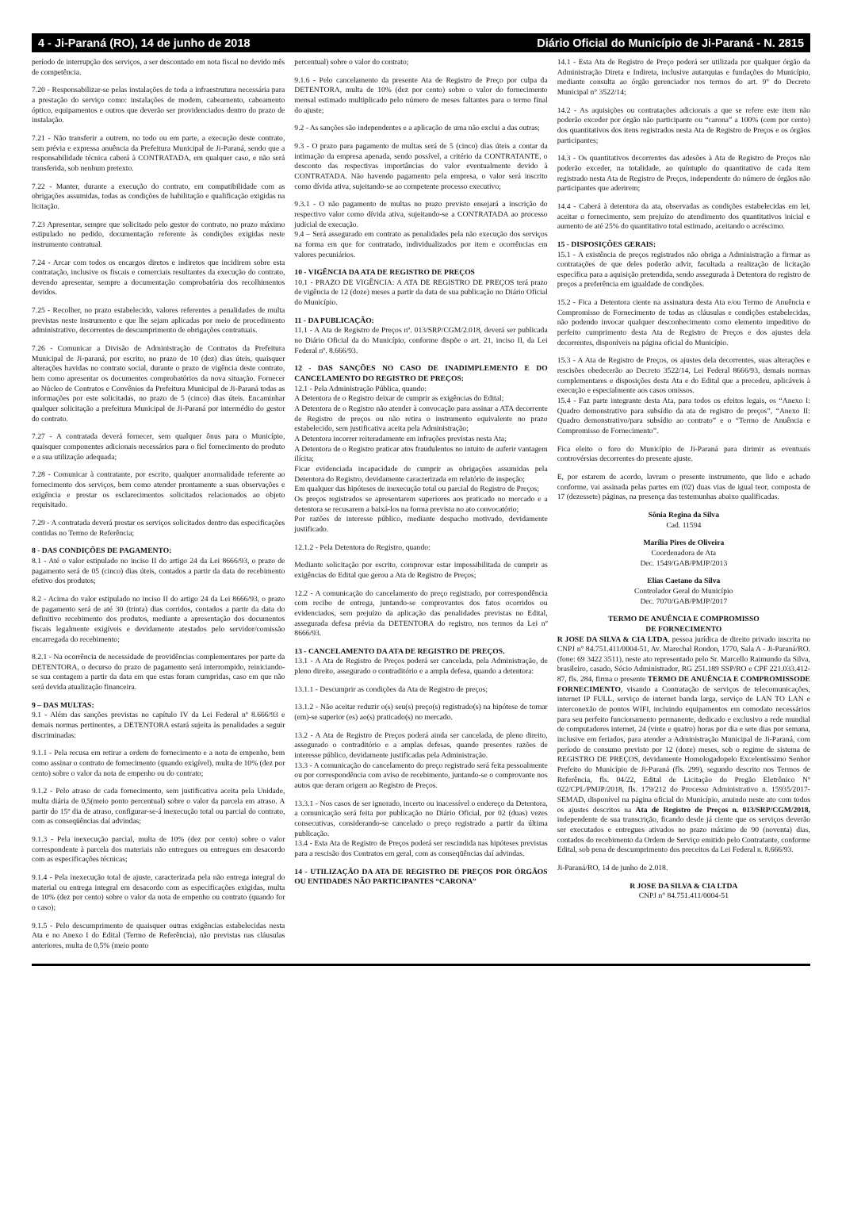4 - Ji-Paraná (RO), 14 de junho de 2018 Diário Oficial do Município de Ji-Paraná - N. 2815
período de interrupção dos serviços, a ser descontado em nota fiscal no devido mês de competência.
7.20 - Responsabilizar-se pelas instalações de toda a infraestrutura necessária para a prestação do serviço como: instalações de modem, cabeamento, cabeamento óptico, equipamentos e outros que deverão ser providenciados dentro do prazo de instalação.
7.21 - Não transferir a outrem, no todo ou em parte, a execução deste contrato, sem prévia e expressa anuência da Prefeitura Municipal de Ji-Paraná, sendo que a responsabilidade técnica caberá à CONTRATADA, em qualquer caso, e não será transferida, sob nenhum pretexto.
7.22 - Manter, durante a execução do contrato, em compatibilidade com as obrigações assumidas, todas as condições de habilitação e qualificação exigidas na licitação.
7.23 Apresentar, sempre que solicitado pelo gestor do contrato, no prazo máximo estipulado no pedido, documentação referente às condições exigidas neste instrumento contratual.
7.24 - Arcar com todos os encargos diretos e indiretos que incidirem sobre esta contratação, inclusive os fiscais e comerciais resultantes da execução do contrato, devendo apresentar, sempre a documentação comprobatória dos recolhimentos devidos.
7.25 - Recolher, no prazo estabelecido, valores referentes a penalidades de multa previstas neste instrumento e que lhe sejam aplicadas por meio de procedimento administrativo, decorrentes de descumprimento de obrigações contratuais.
7.26 - Comunicar a Divisão de Administração de Contratos da Prefeitura Municipal de Ji-paraná, por escrito, no prazo de 10 (dez) dias úteis, quaisquer alterações havidas no contrato social, durante o prazo de vigência deste contrato, bem como apresentar os documentos comprobatórios da nova situação. Fornecer ao Núcleo de Contratos e Convênios da Prefeitura Municipal de Ji-Paraná todas as informações por este solicitadas, no prazo de 5 (cinco) dias úteis. Encaminhar qualquer solicitação a prefeitura Municipal de Ji-Paraná por intermédio do gestor do contrato.
7.27 - A contratada deverá fornecer, sem qualquer ônus para o Município, quaisquer componentes adicionais necessários para o fiel fornecimento do produto e a sua utilização adequada;
7.28 - Comunicar à contratante, por escrito, qualquer anormalidade referente ao fornecimento dos serviços, bem como atender prontamente a suas observações e exigência e prestar os esclarecimentos solicitados relacionados ao objeto requisitado.
7.29 - A contratada deverá prestar os serviços solicitados dentro das especificações contidas no Termo de Referência;
8 - DAS CONDIÇÕES DE PAGAMENTO:
8.1 - Até o valor estipulado no inciso II do artigo 24 da Lei 8666/93, o prazo de pagamento será de 05 (cinco) dias úteis, contados a partir da data do recebimento efetivo dos produtos;
8.2 - Acima do valor estipulado no inciso II do artigo 24 da Lei 8666/93, o prazo de pagamento será de até 30 (trinta) dias corridos, contados a partir da data do definitivo recebimento dos produtos, mediante a apresentação dos documentos fiscais legalmente exigíveis e devidamente atestados pelo servidor/comissão encarregada do recebimento;
8.2.1 - Na ocorrência de necessidade de providências complementares por parte da DETENTORA, o decurso do prazo de pagamento será interrompido, reiniciando-se sua contagem a partir da data em que estas foram cumpridas, caso em que não será devida atualização financeira.
9 – DAS MULTAS:
9.1 - Além das sanções previstas no capítulo IV da Lei Federal nº 8.666/93 e demais normas pertinentes, a DETENTORA estará sujeita às penalidades a seguir discriminadas:
9.1.1 - Pela recusa em retirar a ordem de fornecimento e a nota de empenho, bem como assinar o contrato de fornecimento (quando exigível), multa de 10% (dez por cento) sobre o valor da nota de empenho ou do contrato;
9.1.2 - Pelo atraso de cada fornecimento, sem justificativa aceita pela Unidade, multa diária de 0,5(meio ponto percentual) sobre o valor da parcela em atraso. A partir do 15º dia de atraso, configurar-se-á inexecução total ou parcial do contrato, com as conseqüências daí advindas;
9.1.3 - Pela inexecução parcial, multa de 10% (dez por cento) sobre o valor correspondente à parcela dos materiais não entregues ou entregues em desacordo com as especificações técnicas;
9.1.4 - Pela inexecução total de ajuste, caracterizada pela não entrega integral do material ou entrega integral em desacordo com as especificações exigidas, multa de 10% (dez por cento) sobre o valor da nota de empenho ou contrato (quando for o caso);
9.1.5 - Pelo descumprimento de quaisquer outras exigências estabelecidas nesta Ata e no Anexo I do Edital (Termo de Referência), não previstas nas cláusulas anteriores, multa de 0,5% (meio ponto
percentual) sobre o valor do contrato;
9.1.6 - Pelo cancelamento da presente Ata de Registro de Preço por culpa da DETENTORA, multa de 10% (dez por cento) sobre o valor do fornecimento mensal estimado multiplicado pelo número de meses faltantes para o termo final do ajuste;
9.2 - As sanções são independentes e a aplicação de uma não exclui a das outras;
9.3 - O prazo para pagamento de multas será de 5 (cinco) dias úteis a contar da intimação da empresa apenada, sendo possível, a critério da CONTRATANTE, o desconto das respectivas importâncias do valor eventualmente devido à CONTRATADA. Não havendo pagamento pela empresa, o valor será inscrito como dívida ativa, sujeitando-se ao competente processo executivo;
9.3.1 - O não pagamento de multas no prazo previsto ensejará a inscrição do respectivo valor como dívida ativa, sujeitando-se a CONTRATADA ao processo judicial de execução.
9.4 – Será assegurado em contrato as penalidades pela não execução dos serviços na forma em que for contratado, individualizados por item e ocorrências em valores pecuniários.
10 - VIGÊNCIA DA ATA DE REGISTRO DE PREÇOS
10.1 - PRAZO DE VIGÊNCIA: A ATA DE REGISTRO DE PREÇOS terá prazo de vigência de 12 (doze) meses a partir da data de sua publicação no Diário Oficial do Município.
11 - DA PUBLICAÇÃO:
11.1 - A Ata de Registro de Preços nº. 013/SRP/CGM/2.018, deverá ser publicada no Diário Oficial da do Município, conforme dispõe o art. 21, inciso II, da Lei Federal nº. 8.666/93.
12 - DAS SANÇÕES NO CASO DE INADIMPLEMENTO E DO CANCELAMENTO DO REGISTRO DE PREÇOS:
12.1 - Pela Administração Pública, quando:
A Detentora de o Registro deixar de cumprir as exigências do Edital;
A Detentora de o Registro não atender à convocação para assinar a ATA decorrente de Registro de preços ou não retira o instrumento equivalente no prazo estabelecido, sem justificativa aceita pela Administração;
A Detentora incorrer reiteradamente em infrações previstas nesta Ata;
A Detentora de o Registro praticar atos fraudulentos no intuito de auferir vantagem ilícita;
Ficar evidenciada incapacidade de cumprir as obrigações assumidas pela Detentora do Registro, devidamente caracterizada em relatório de inspeção;
Em qualquer das hipóteses de inexecução total ou parcial do Registro de Preços;
Os preços registrados se apresentarem superiores aos praticado no mercado e a detentora se recusarem a baixá-los na forma prevista no ato convocatório;
Por razões de interesse público, mediante despacho motivado, devidamente justificado.
12.1.2 - Pela Detentora do Registro, quando:
Mediante solicitação por escrito, comprovar estar impossibilitada de cumprir as exigências do Edital que gerou a Ata de Registro de Preços;
12.2 - A comunicação do cancelamento do preço registrado, por correspondência com recibo de entrega, juntando-se comprovantes dos fatos ocorridos ou evidenciados, sem prejuízo da aplicação das penalidades previstas no Edital, assegurada defesa prévia da DETENTORA do registro, nos termos da Lei nº 8666/93.
13 - CANCELAMENTO DA ATA DE REGISTRO DE PREÇOS.
13.1 - A Ata de Registro de Preços poderá ser cancelada, pela Administração, de pleno direito, assegurado o contraditório e a ampla defesa, quando a detentora:
13.1.1 - Descumprir as condições da Ata de Registro de preços;
13.1.2 - Não aceitar reduzir o(s) seu(s) preço(s) registrado(s) na hipótese de tornar (em)-se superior (es) ao(s) praticado(s) no mercado.
13.2 - A Ata de Registro de Preços poderá ainda ser cancelada, de pleno direito, assegurado o contraditório e a amplas defesas, quando presentes razões de interesse público, devidamente justificadas pela Administração.
13.3 - A comunicação do cancelamento do preço registrado será feita pessoalmente ou por correspondência com aviso de recebimento, juntando-se o comprovante nos autos que deram origem ao Registro de Preços.
13.3.1 - Nos casos de ser ignorado, incerto ou inacessível o endereço da Detentora, a comunicação será feita por publicação no Diário Oficial, por 02 (duas) vezes consecutivas, considerando-se cancelado o preço registrado a partir da última publicação.
13.4 - Esta Ata de Registro de Preços poderá ser rescindida nas hipóteses previstas para a rescisão dos Contratos em geral, com as conseqüências daí advindas.
14 - UTILIZAÇÃO DA ATA DE REGISTRO DE PREÇOS POR ÓRGÃOS OU ENTIDADES NÃO PARTICIPANTES “CARONA”
14.1 - Esta Ata de Registro de Preço poderá ser utilizada por qualquer órgão da Administração Direta e Indireta, inclusive autarquias e fundações do Município, mediante consulta ao órgão gerenciador nos termos do art. 9° do Decreto Municipal n° 3522/14;
14.2 - As aquisições ou contratações adicionais a que se refere este item não poderão exceder por órgão não participante ou “carona” a 100% (cem por cento) dos quantitativos dos itens registrados nesta Ata de Registro de Preços e os órgãos participantes;
14.3 - Os quantitativos decorrentes das adesões à Ata de Registro de Preços não poderão exceder, na totalidade, ao quíntuplo do quantitativo de cada item registrado nesta Ata de Registro de Preços, independente do número de órgãos não participantes que aderirem;
14.4 - Caberá à detentora da ata, observadas as condições estabelecidas em lei, aceitar o fornecimento, sem prejuízo do atendimento dos quantitativos inicial e aumento de até 25% do quantitativo total estimado, aceitando o acréscimo.
15 - DISPOSIÇÕES GERAIS:
15.1 - A existência de preços registrados não obriga a Administração a firmar as contratações de que deles poderão advir, facultada a realização de licitação específica para a aquisição pretendida, sendo assegurada à Detentora do registro de preços a preferência em igualdade de condições.
15.2 - Fica a Detentora ciente na assinatura desta Ata e/ou Termo de Anuência e Compromisso de Fornecimento de todas as cláusulas e condições estabelecidas, não podendo invocar qualquer desconhecimento como elemento impeditivo do perfeito cumprimento desta Ata de Registro de Preços e dos ajustes dela decorrentes, disponíveis na página oficial do Município.
15.3 - A Ata de Registro de Preços, os ajustes dela decorrentes, suas alterações e rescisões obedecerão ao Decreto 3522/14, Lei Federal 8666/93, demais normas complementares e disposições desta Ata e do Edital que a precedeu, aplicáveis à execução e especialmente aos casos omissos.
15.4 - Faz parte integrante desta Ata, para todos os efeitos legais, os “Anexo I: Quadro demonstrativo para subsídio da ata de registro de preços”, “Anexo II: Quadro demonstrativo/para subsídio ao contrato” e o “Termo de Anuência e Compromisso de Fornecimento”.
Fica eleito o foro do Município de Ji-Paraná para dirimir as eventuais controvérsias decorrentes do presente ajuste.
E, por estarem de acordo, lavram o presente instrumento, que lido e achado conforme, vai assinada pelas partes em (02) duas vias de igual teor, composta de 17 (dezessete) páginas, na presença das testemunhas abaixo qualificadas.
Sônia Regina da Silva
Cad. 11594
Marília Pires de Oliveira
Coordenadora de Ata
Dec. 1549/GAB/PMJP/2013
Elias Caetano da Silva
Controlador Geral do Município
Dec. 7070/GAB/PMJP/2017
TERMO DE ANUÊNCIA E COMPROMISSO
DE FORNECIMENTO
R JOSE DA SILVA & CIA LTDA, pessoa jurídica de direito privado inscrita no CNPJ n° 84.751.411/0004-51, Av. Marechal Rondon, 1770, Sala A - Ji-Paraná/RO. (fone: 69 3422 3511), neste ato representado pelo Sr. Marcello Raimundo da Silva, brasileiro, casado, Sócio Administrador, RG 251.189 SSP/RO e CPF 221.033.412-87, fls. 284, firma o presente TERMO DE ANUÊNCIA E COMPROMISSODE FORNECIMENTO, visando a Contratação de serviços de telecomunicações, internet IP FULL, serviço de internet banda larga, serviço de LAN TO LAN e interconexão de pontos WIFI, incluindo equipamentos em comodato necessários para seu perfeito funcionamento permanente, dedicado e exclusivo a rede mundial de computadores internet, 24 (vinte e quatro) horas por dia e sete dias por semana, inclusive em feriados, para atender a Administração Municipal de Ji-Paraná, com período de consumo previsto por 12 (doze) meses, sob o regime de sistema de REGISTRO DE PREÇOS, devidamente Homologadopelo Excelentíssimo Senhor Prefeito do Município de Ji-Paraná (fls. 299), segundo descrito nos Termos de Referência, fls. 04/22, Edital de Licitação do Pregão Eletrônico Nº 022/CPL/PMJP/2018, fls. 179/212 do Processo Administrativo n. 15935/2017-SEMAD, disponível na página oficial do Município, anuindo neste ato com todos os ajustes descritos na Ata de Registro de Preços n. 013/SRP/CGM/2018, independente de sua transcrição, ficando desde já ciente que os serviços deverão ser executados e entregues ativados no prazo máximo de 90 (noventa) dias, contados do recebimento da Ordem de Serviço emitido pelo Contratante, conforme Edital, sob pena de descumprimento dos preceitos da Lei Federal n. 8.666/93.
Ji-Paraná/RO, 14 de junho de 2.018.
R JOSE DA SILVA & CIA LTDA
CNPJ n° 84.751.411/0004-51